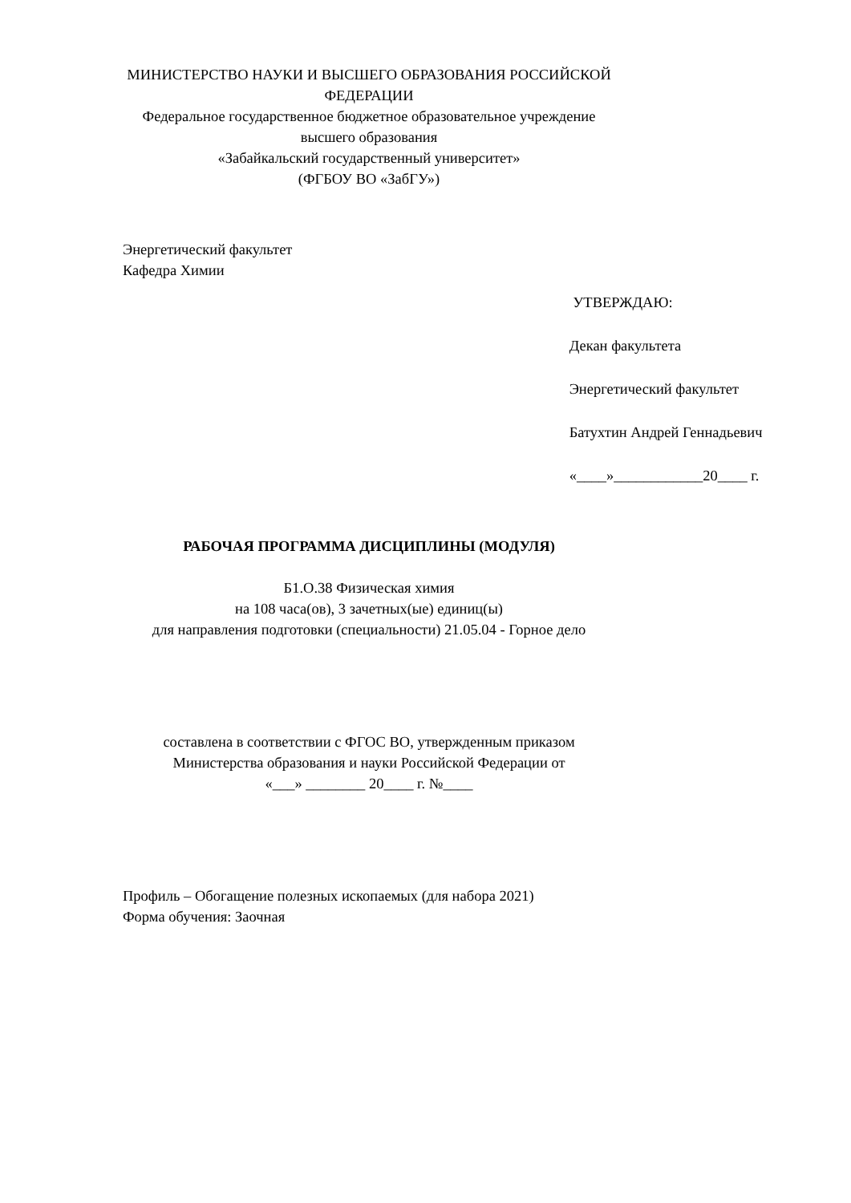МИНИСТЕРСТВО НАУКИ И ВЫСШЕГО ОБРАЗОВАНИЯ РОССИЙСКОЙ ФЕДЕРАЦИИ
Федеральное государственное бюджетное образовательное учреждение
высшего образования
«Забайкальский государственный университет»
(ФГБОУ ВО «ЗабГУ»)
Энергетический факультет
Кафедра Химии
УТВЕРЖДАЮ:
Декан факультета
Энергетический факультет
Батухтин Андрей Геннадьевич
«____»____________20____ г.
РАБОЧАЯ ПРОГРАММА ДИСЦИПЛИНЫ (МОДУЛЯ)
Б1.О.38 Физическая химия
на 108 часа(ов), 3 зачетных(ые) единиц(ы)
для направления подготовки (специальности) 21.05.04 - Горное дело
составлена в соответствии с ФГОС ВО, утвержденным приказом
Министерства образования и науки Российской Федерации от
«___» ________ 20____ г. №____
Профиль – Обогащение полезных ископаемых (для набора 2021)
Форма обучения: Заочная